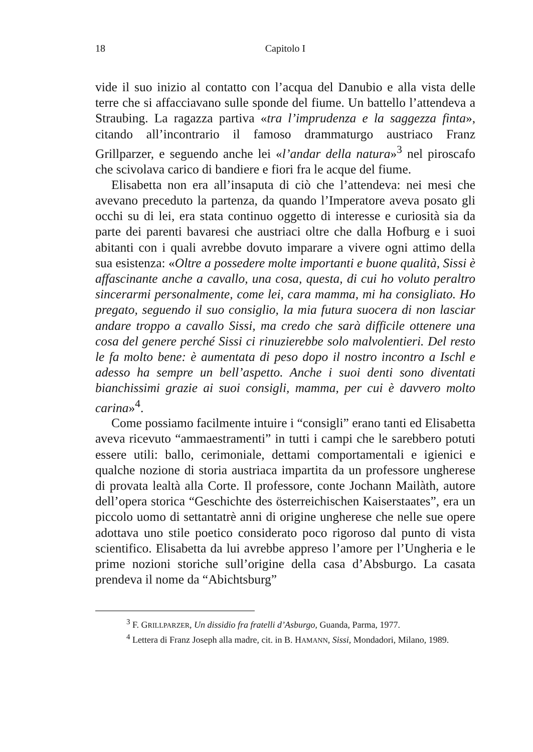18 Capitolo I
vide il suo inizio al contatto con l’acqua del Danubio e alla vista delle terre che si affacciavano sulle sponde del fiume. Un battello l’attendeva a Straubing. La ragazza partiva «tra l’imprudenza e la saggezza finta», citando all’incontrario il famoso drammaturgo austriaco Franz Grillparzer, e seguendo anche lei «l’andar della natura»<sup>3</sup> nel piroscafo che scivolava carico di bandiere e fiori fra le acque del fiume.
Elisabetta non era all’insaputa di ciò che l’attendeva: nei mesi che avevano preceduto la partenza, da quando l’Imperatore aveva posato gli occhi su di lei, era stata continuo oggetto di interesse e curiosità sia da parte dei parenti bavaresi che austriaci oltre che dalla Hofburg e i suoi abitanti con i quali avrebbe dovuto imparare a vivere ogni attimo della sua esistenza: «Oltre a possedere molte importanti e buone qualità, Sissi è affascinante anche a cavallo, una cosa, questa, di cui ho voluto peraltro sincerarmi personalmente, come lei, cara mamma, mi ha consigliato. Ho pregato, seguendo il suo consiglio, la mia futura suocera di non lasciar andare troppo a cavallo Sissi, ma credo che sarà difficile ottenere una cosa del genere perché Sissi ci rinuzierebbe solo malvolentieri. Del resto le fa molto bene: è aumentata di peso dopo il nostro incontro a Ischl e adesso ha sempre un bell’aspetto. Anche i suoi denti sono diventati bianchissimi grazie ai suoi consigli, mamma, per cui è davvero molto carina»<sup>4</sup>.
Come possiamo facilmente intuire i “consigli” erano tanti ed Elisabetta aveva ricevuto “ammaestramenti” in tutti i campi che le sarebbero potuti essere utili: ballo, cerimoniale, dettami comportamentali e igienici e qualche nozione di storia austriaca impartita da un professore ungherese di provata lealtà alla Corte. Il professore, conte Jochann Mailàth, autore dell’opera storica “Geschichte des österreichischen Kaiserstaates”, era un piccolo uomo di settantatrè anni di origine ungherese che nelle sue opere adottava uno stile poetico considerato poco rigoroso dal punto di vista scientifico. Elisabetta da lui avrebbe appreso l’amore per l’Ungheria e le prime nozioni storiche sull’origine della casa d’Absburgo. La casata prendeva il nome da “Abichtsburg”
<sup>3</sup> F. GRILLPARZER, Un dissidio fra fratelli d’Asburgo, Guanda, Parma, 1977.
<sup>4</sup> Lettera di Franz Joseph alla madre, cit. in B. HAMANN, Sissi, Mondadori, Milano, 1989.